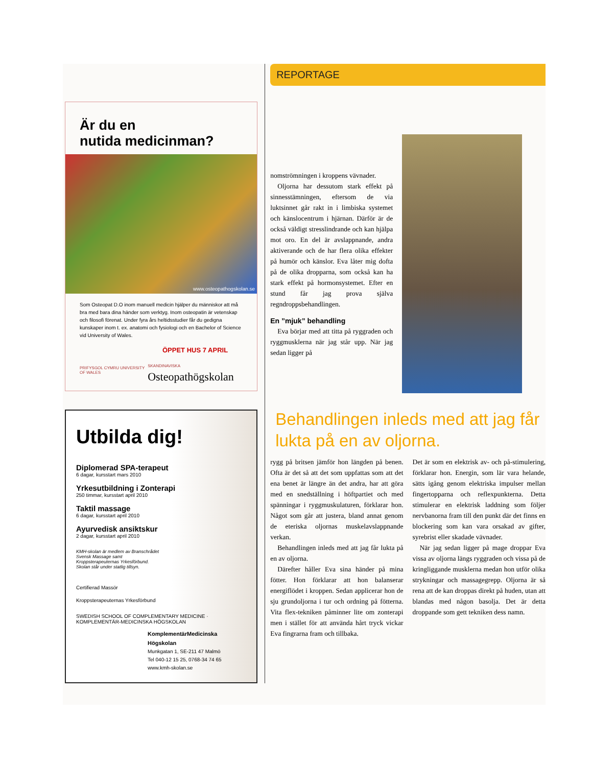Är du en
nutida medicinman?
www.osteopathogskolan.se
Som Osteopat D.O inom manuell medicin hjälper du människor att må bra med bara dina händer som verktyg. Inom osteopatin är vetenskap och filosofi förenat. Under fyra års heltidsstudier får du gedigna kunskaper inom t. ex. anatomi och fysiologi och en Bachelor of Science vid University of Wales.
ÖPPET HUS 7 APRIL
PRIFYSGOL CYMRU UNIVERSITY OF WALES SKANDINAVISKA Osteopathögskolan
Utbilda dig!
Diplomerad SPA-terapeut
6 dagar, kursstart mars 2010
Yrkesutbildning i Zonterapi
250 timmar, kursstart april 2010
Taktil massage
6 dagar, kursstart april 2010
Ayurvedisk ansiktskur
2 dagar, kursstart april 2010
KMH-skolan är medlem av Branschrådet Svensk Massage samt Kroppsterapeuternas Yrkesförbund. Skolan står under statlig tillsyn.
Certifierad Massör
Kroppsterapeuternas Yrkesförbund
SWEDISH SCHOOL OF COMPLEMENTARY MEDICINE · KOMPLEMENTÄR-MEDICINSKA HÖGSKOLAN
KomplementärMedicinska Högskolan
Munkgatan 1, SE-211 47 Malmö
Tel 040-12 15 25, 0768-34 74 65
www.kmh-skolan.se
REPORTAGE
nomströmningen i kroppens vävnader.
Oljorna har dessutom stark effekt på sinnesstämningen, eftersom de via luktsinnet går rakt in i limbiska systemet och känslocentrum i hjärnan. Därför är de också väldigt stresslindrande och kan hjälpa mot oro. En del är avslappnande, andra aktiverande och de har flera olika effekter på humör och känslor. Eva låter mig dofta på de olika dropparna, som också kan ha stark effekt på hormonsystemet. Efter en stund får jag prova själva regndroppsbehandlingen.
En ”mjuk” behandling
Eva börjar med att titta på ryggraden och ryggmusklerna när jag står upp. När jag sedan ligger på
Behandlingen inleds med att jag får lukta på en av oljorna.
rygg på britsen jämför hon längden på benen. Ofta är det så att det som uppfattas som att det ena benet är längre än det andra, har att göra med en snedställning i höftpartiet och med spänningar i ryggmuskulaturen, förklarar hon. Något som går att justera, bland annat genom de eteriska oljornas muskelavslappnande verkan.
Behandlingen inleds med att jag får lukta på en av oljorna.
Därefter håller Eva sina händer på mina fötter. Hon förklarar att hon balanserar energiflödet i kroppen. Sedan applicerar hon de sju grundoljorna i tur och ordning på fötterna. Vita flex-tekniken påminner lite om zonterapi men i stället för att använda hårt tryck vickar Eva fingrarna fram och tillbaka.
Det är som en elektrisk av- och på-stimulering, förklarar hon. Energin, som lär vara helande, sätts igång genom elektriska impulser mellan fingertopparna och reflexpunkterna. Detta stimulerar en elektrisk laddning som följer nervbanorna fram till den punkt där det finns en blockering som kan vara orsakad av gifter, syrebrist eller skadade vävnader.
När jag sedan ligger på mage droppar Eva vissa av oljorna längs ryggraden och vissa på de kringliggande musklerna medan hon utför olika strykningar och massagegrepp. Oljorna är så rena att de kan droppas direkt på huden, utan att blandas med någon basolja. Det är detta droppande som gett tekniken dess namn.